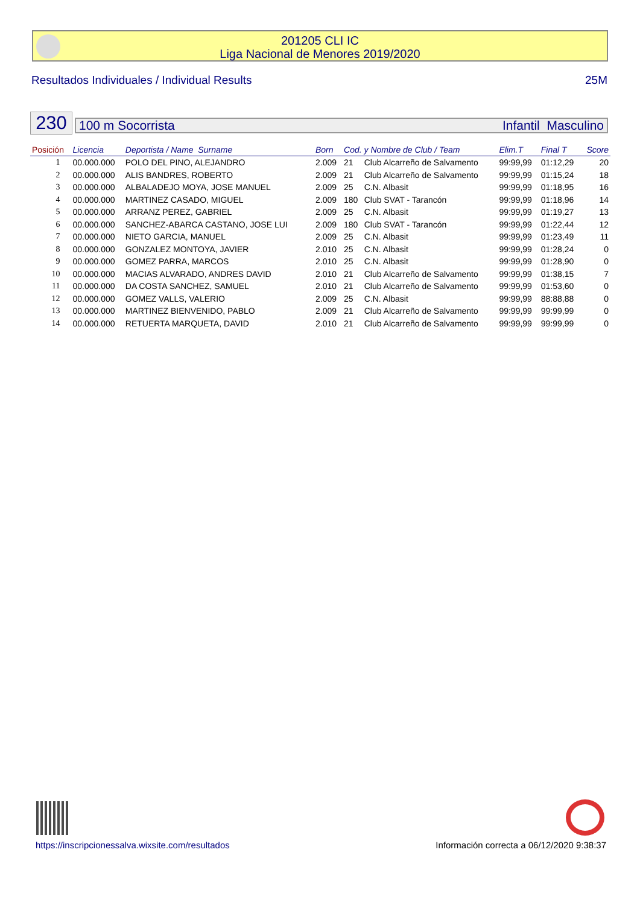201205 CLI IC
Liga Nacional de Menores 2019/2020
Resultados Individuales / Individual Results 25M
230 100 m Socorrista Infantil Masculino
| Posición | Licencia | Deportista / Name Surname | Born | Cod. y Nombre de Club / Team | | Elim.T | Final T | Score |
| --- | --- | --- | --- | --- | --- | --- | --- | --- |
| 1 | 00.000.000 | POLO DEL PINO, ALEJANDRO | 2.009 | 21 | Club Alcarreño de Salvamento | 99:99,99 | 01:12,29 | 20 |
| 2 | 00.000.000 | ALIS BANDRES, ROBERTO | 2.009 | 21 | Club Alcarreño de Salvamento | 99:99,99 | 01:15,24 | 18 |
| 3 | 00.000.000 | ALBALADEJO MOYA, JOSE MANUEL | 2.009 | 25 | C.N. Albasit | 99:99,99 | 01:18,95 | 16 |
| 4 | 00.000.000 | MARTINEZ CASADO, MIGUEL | 2.009 | 180 | Club SVAT - Tarancón | 99:99,99 | 01:18,96 | 14 |
| 5 | 00.000.000 | ARRANZ PEREZ, GABRIEL | 2.009 | 25 | C.N. Albasit | 99:99,99 | 01:19,27 | 13 |
| 6 | 00.000.000 | SANCHEZ-ABARCA CASTANO, JOSE LUI | 2.009 | 180 | Club SVAT - Tarancón | 99:99,99 | 01:22,44 | 12 |
| 7 | 00.000.000 | NIETO GARCIA, MANUEL | 2.009 | 25 | C.N. Albasit | 99:99,99 | 01:23,49 | 11 |
| 8 | 00.000.000 | GONZALEZ MONTOYA, JAVIER | 2.010 | 25 | C.N. Albasit | 99:99,99 | 01:28,24 | 0 |
| 9 | 00.000.000 | GOMEZ PARRA, MARCOS | 2.010 | 25 | C.N. Albasit | 99:99,99 | 01:28,90 | 0 |
| 10 | 00.000.000 | MACIAS ALVARADO, ANDRES DAVID | 2.010 | 21 | Club Alcarreño de Salvamento | 99:99,99 | 01:38,15 | 7 |
| 11 | 00.000.000 | DA COSTA SANCHEZ, SAMUEL | 2.010 | 21 | Club Alcarreño de Salvamento | 99:99,99 | 01:53,60 | 0 |
| 12 | 00.000.000 | GOMEZ VALLS, VALERIO | 2.009 | 25 | C.N. Albasit | 99:99,99 | 88:88,88 | 0 |
| 13 | 00.000.000 | MARTINEZ BIENVENIDO, PABLO | 2.009 | 21 | Club Alcarreño de Salvamento | 99:99,99 | 99:99,99 | 0 |
| 14 | 00.000.000 | RETUERTA MARQUETA, DAVID | 2.010 | 21 | Club Alcarreño de Salvamento | 99:99,99 | 99:99,99 | 0 |
https://inscripcionessalva.wixsite.com/resultados Información correcta a 06/12/2020 9:38:37